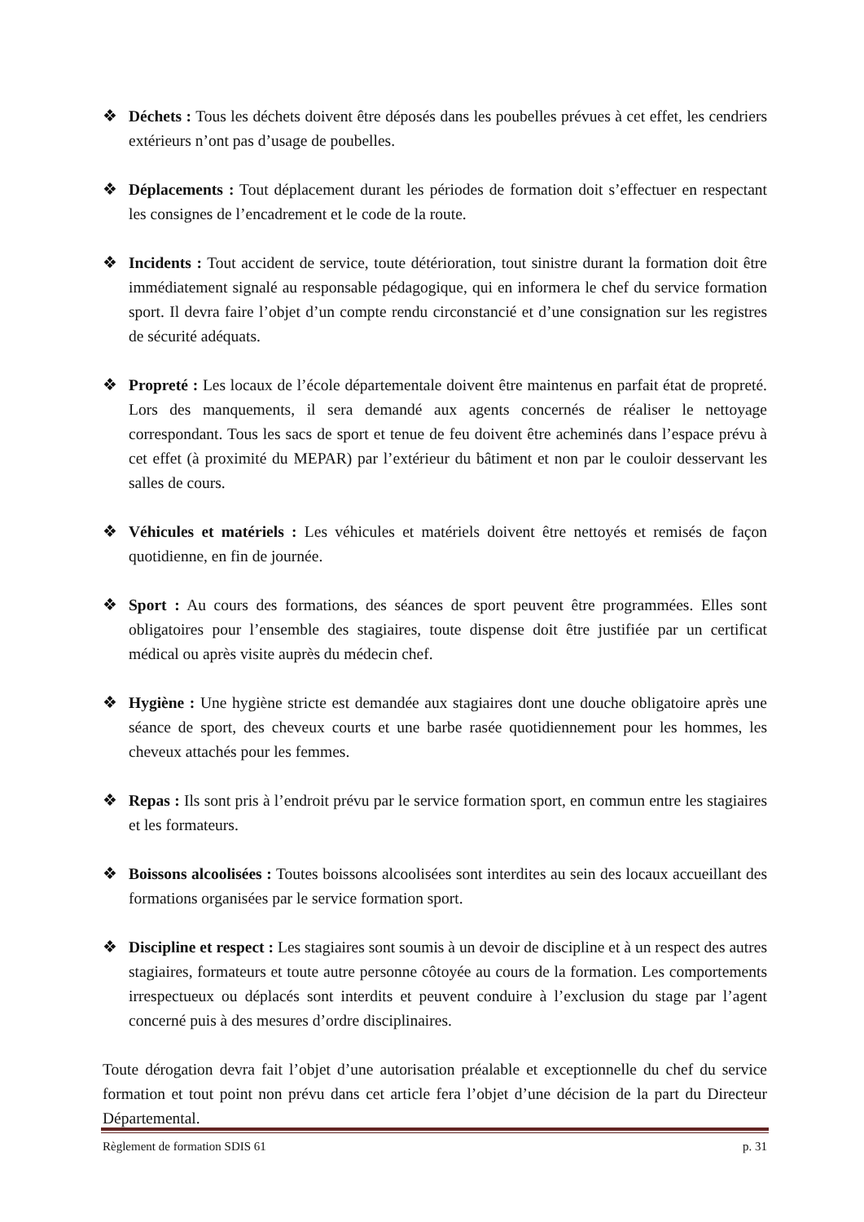❖ Déchets : Tous les déchets doivent être déposés dans les poubelles prévues à cet effet, les cendriers extérieurs n’ont pas d’usage de poubelles.
❖ Déplacements : Tout déplacement durant les périodes de formation doit s’effectuer en respectant les consignes de l’encadrement et le code de la route.
❖ Incidents : Tout accident de service, toute détérioration, tout sinistre durant la formation doit être immédiatement signalé au responsable pédagogique, qui en informera le chef du service formation sport. Il devra faire l’objet d’un compte rendu circonstancié et d’une consignation sur les registres de sécurité adéquats.
❖ Propreté : Les locaux de l’école départementale doivent être maintenus en parfait état de propreté. Lors des manquements, il sera demandé aux agents concernés de réaliser le nettoyage correspondant. Tous les sacs de sport et tenue de feu doivent être acheminés dans l’espace prévu à cet effet (à proximité du MEPAR) par l’extérieur du bâtiment et non par le couloir desservant les salles de cours.
❖ Véhicules et matériels : Les véhicules et matériels doivent être nettoyés et remisés de façon quotidienne, en fin de journée.
❖ Sport : Au cours des formations, des séances de sport peuvent être programmées. Elles sont obligatoires pour l’ensemble des stagiaires, toute dispense doit être justifiée par un certificat médical ou après visite auprès du médecin chef.
❖ Hygiène : Une hygiène stricte est demandée aux stagiaires dont une douche obligatoire après une séance de sport, des cheveux courts et une barbe rasée quotidiennement pour les hommes, les cheveux attachés pour les femmes.
❖ Repas : Ils sont pris à l’endroit prévu par le service formation sport, en commun entre les stagiaires et les formateurs.
❖ Boissons alcoolisées : Toutes boissons alcoolisées sont interdites au sein des locaux accueillant des formations organisées par le service formation sport.
❖ Discipline et respect : Les stagiaires sont soumis à un devoir de discipline et à un respect des autres stagiaires, formateurs et toute autre personne côtoyée au cours de la formation. Les comportements irrespectueux ou déplacés sont interdits et peuvent conduire à l’exclusion du stage par l’agent concerné puis à des mesures d’ordre disciplinaires.
Toute dérogation devra fait l’objet d’une autorisation préalable et exceptionnelle du chef du service formation et tout point non prévu dans cet article fera l’objet d’une décision de la part du Directeur Départemental.
Règlement de formation SDIS 61 p. 31